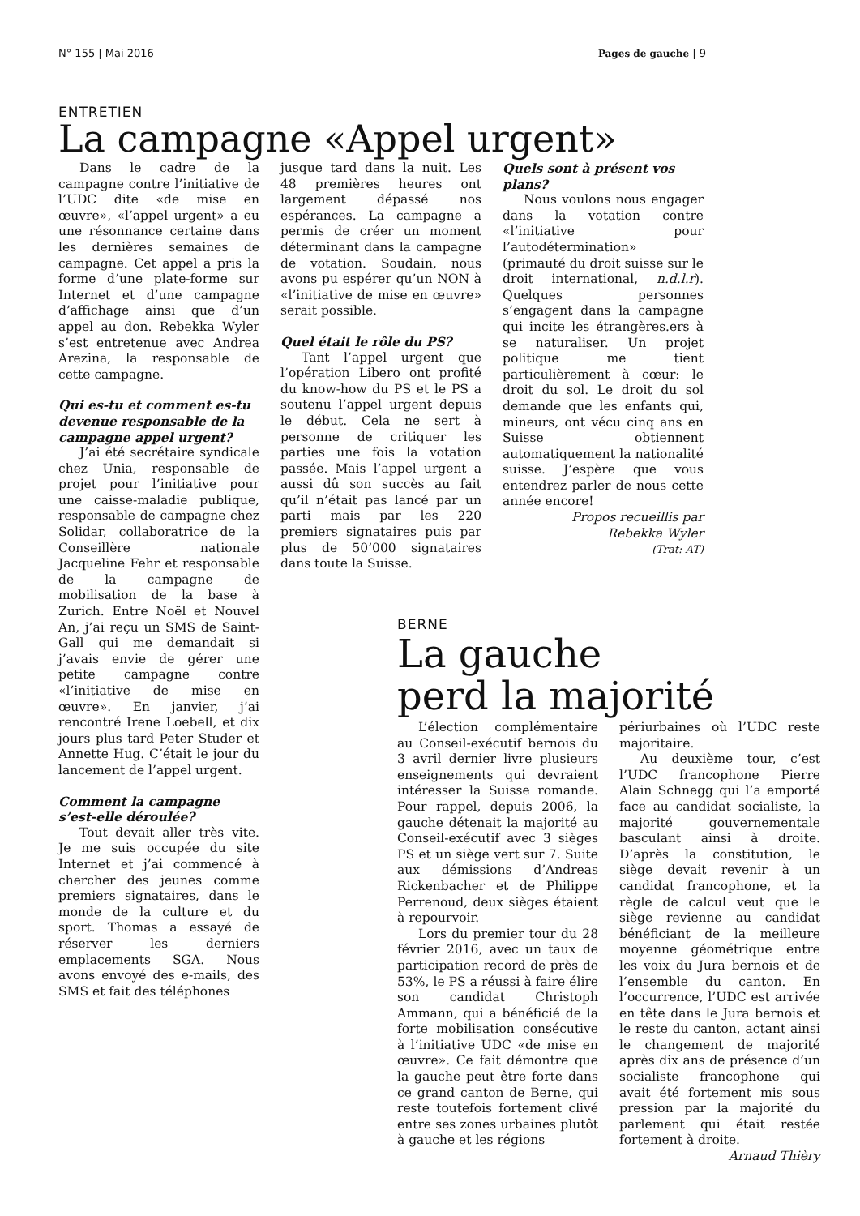N° 155 | Mai 2016 Pages de gauche | 9
ENTRETIEN
La campagne «Appel urgent»
Dans le cadre de la campagne contre l’initiative de l’UDC dite «de mise en œuvre», «l’appel urgent» a eu une résonnance certaine dans les dernières semaines de campagne. Cet appel a pris la forme d’une plate-forme sur Internet et d’une campagne d’affichage ainsi que d’un appel au don. Rebekka Wyler s’est entretenue avec Andrea Arezina, la responsable de cette campagne.
Qui es-tu et comment es-tu devenue responsable de la campagne appel urgent?
J’ai été secrétaire syndicale chez Unia, responsable de projet pour l’initiative pour une caisse-maladie publique, responsable de campagne chez Solidar, collaboratrice de la Conseillère nationale Jacqueline Fehr et responsable de la campagne de mobilisation de la base à Zurich. Entre Noël et Nouvel An, j’ai reçu un SMS de Saint-Gall qui me demandait si j’avais envie de gérer une petite campagne contre «l’initiative de mise en œuvre». En janvier, j’ai rencontré Irene Loebell, et dix jours plus tard Peter Studer et Annette Hug. C’était le jour du lancement de l’appel urgent.
Comment la campagne s’est-elle déroulée?
Tout devait aller très vite. Je me suis occupée du site Internet et j’ai commencé à chercher des jeunes comme premiers signataires, dans le monde de la culture et du sport. Thomas a essayé de réserver les derniers emplacements SGA. Nous avons envoyé des e-mails, des SMS et fait des téléphones
jusque tard dans la nuit. Les 48 premières heures ont largement dépassé nos espérances. La campagne a permis de créer un moment déterminant dans la campagne de votation. Soudain, nous avons pu espérer qu’un NON à «l’initiative de mise en œuvre» serait possible.
Quel était le rôle du PS?
Tant l’appel urgent que l’opération Libero ont profité du know-how du PS et le PS a soutenu l’appel urgent depuis le début. Cela ne sert à personne de critiquer les parties une fois la votation passée. Mais l’appel urgent a aussi dû son succès au fait qu’il n’était pas lancé par un parti mais par les 220 premiers signataires puis par plus de 50’000 signataires dans toute la Suisse.
Quels sont à présent vos plans?
Nous voulons nous engager dans la votation contre «l’initiative pour l’autodétermination» (primauté du droit suisse sur le droit international, n.d.l.r). Quelques personnes s’engagent dans la campagne qui incite les étrangères.ers à se naturaliser. Un projet politique me tient particulièrement à cœur: le droit du sol. Le droit du sol demande que les enfants qui, mineurs, ont vécu cinq ans en Suisse obtiennent automatiquement la nationalité suisse. J’espère que vous entendrez parler de nous cette année encore!
Propos recueillis par
Rebekka Wyler
(Trat: AT)
BERNE
La gauche
perd la majorité
L’élection complémentaire au Conseil-exécutif bernois du 3 avril dernier livre plusieurs enseignements qui devraient intéresser la Suisse romande. Pour rappel, depuis 2006, la gauche détenait la majorité au Conseil-exécutif avec 3 sièges PS et un siège vert sur 7. Suite aux démissions d’Andreas Rickenbacher et de Philippe Perrenoud, deux sièges étaient à repourvoir.
Lors du premier tour du 28 février 2016, avec un taux de participation record de près de 53%, le PS a réussi à faire élire son candidat Christoph Ammann, qui a bénéficié de la forte mobilisation consécutive à l’initiative UDC «de mise en œuvre». Ce fait démontre que la gauche peut être forte dans ce grand canton de Berne, qui reste toutefois fortement clivé entre ses zones urbaines plutôt à gauche et les régions
périurbaines où l’UDC reste majoritaire.
Au deuxième tour, c’est l’UDC francophone Pierre Alain Schnegg qui l’a emporté face au candidat socialiste, la majorité gouvernementale basculant ainsi à droite. D’après la constitution, le siège devait revenir à un candidat francophone, et la règle de calcul veut que le siège revienne au candidat bénéficiant de la meilleure moyenne géométrique entre les voix du Jura bernois et de l’ensemble du canton. En l’occurrence, l’UDC est arrivée en tête dans le Jura bernois et le reste du canton, actant ainsi le changement de majorité après dix ans de présence d’un socialiste francophone qui avait été fortement mis sous pression par la majorité du parlement qui était restée fortement à droite.
Arnaud Thièry